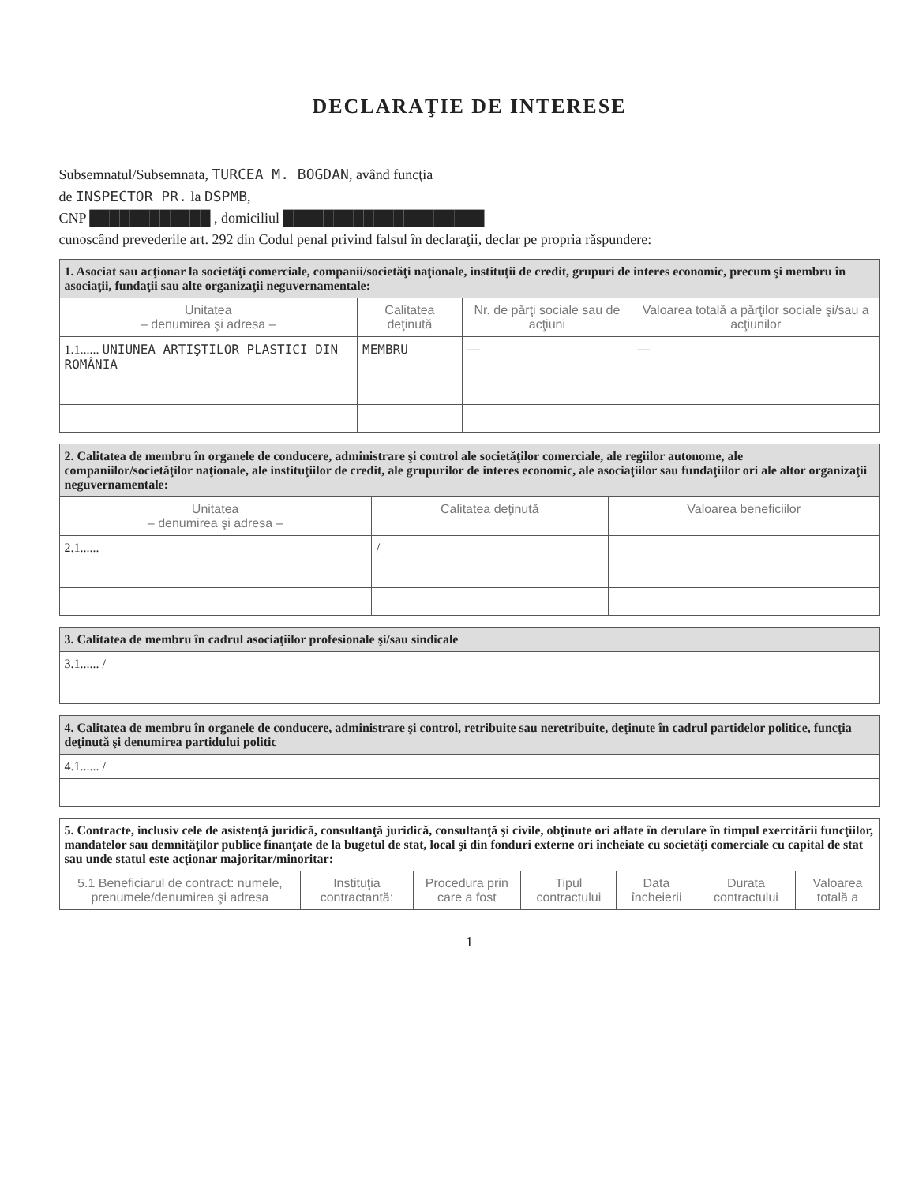DECLARAŢIE DE INTERESE
Subsemnatul/Subsemnata, TURCEA M. BOGDAN, având funcţia
de INSPECTOR PR. la DSPMB,
CNP ████████████ , domiciliul ████████████████████
cunoscând prevederile art. 292 din Codul penal privind falsul în declaraţii, declar pe propria răspundere:
| 1. Asociat sau acţionar la societăţi comerciale, companii/societăţi naţionale, instituţii de credit, grupuri de interes economic, precum şi membru în asociaţii, fundaţii sau alte organizaţii neguvernamentale: | | | |
| Unitatea – denumirea şi adresa – | Calitatea deţinută | Nr. de părţi sociale sau de acţiuni | Valoarea totală a părţilor sociale şi/sau a acţiunilor |
| 1.1...... UNIUNEA ARTIŞTILOR PLASTICI DIN ROMÂNIA | MEMBRU | — | — |
| 2. Calitatea de membru în organele de conducere, administrare şi control ale societăţilor comerciale, ale regiilor autonome, ale companiilor/societăţilor naţionale, ale instituţiilor de credit, ale grupurilor de interes economic, ale asociaţiilor sau fundaţiilor ori ale altor organizaţii neguvernamentale: | | |
| Unitatea – denumirea şi adresa – | Calitatea deţinută | Valoarea beneficiilor |
| 2.1...... | / | |
| 3. Calitatea de membru în cadrul asociaţiilor profesionale şi/sau sindicale |
| 3.1...... / |
| 4. Calitatea de membru în organele de conducere, administrare şi control, retribuite sau neretribuite, deţinute în cadrul partidelor politice, funcţia deţinută şi denumirea partidului politic |
| 4.1...... / |
| 5. Contracte, inclusiv cele de asistenţă juridică, consultanţă juridică, consultanţă şi civile, obţinute ori aflate în derulare în timpul exercitării funcţiilor, mandatelor sau demnităţilor publice finanţate de la bugetul de stat, local şi din fonduri externe ori încheiate cu societăţi comerciale cu capital de stat sau unde statul este acţionar majoritar/minoritar: | | | | | | |
| 5.1 Beneficiarul de contract: numele, prenumele/denumirea şi adresa | Instituţia contractantă: | Procedura prin care a fost | Tipul contractului | Data încheierii | Durata contractului | Valoarea totală a |
1